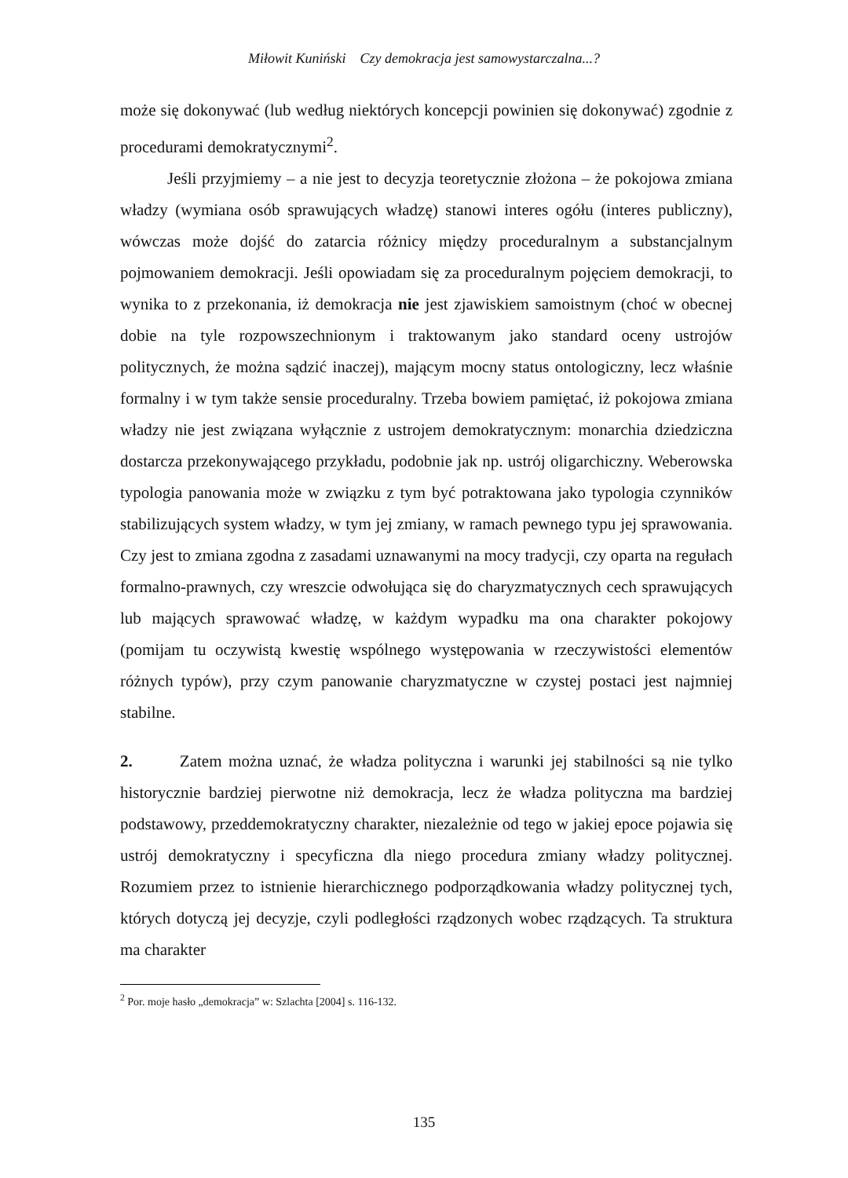Miłowit Kuniński Czy demokracja jest samowystarczalna...?
może się dokonywać (lub według niektórych koncepcji powinien się dokonywać) zgodnie z procedurami demokratycznymi<sup>2</sup>.
Jeśli przyjmiemy – a nie jest to decyzja teoretycznie złożona – że pokojowa zmiana władzy (wymiana osób sprawujących władzę) stanowi interes ogółu (interes publiczny), wówczas może dojść do zatarcia różnicy między proceduralnym a substancjalnym pojmowaniem demokracji. Jeśli opowiadam się za proceduralnym pojęciem demokracji, to wynika to z przekonania, iż demokracja nie jest zjawiskiem samoistnym (choć w obecnej dobie na tyle rozpowszechnionym i traktowanym jako standard oceny ustrojów politycznych, że można sądzić inaczej), mającym mocny status ontologiczny, lecz właśnie formalny i w tym także sensie proceduralny. Trzeba bowiem pamiętać, iż pokojowa zmiana władzy nie jest związana wyłącznie z ustrojem demokratycznym: monarchia dziedziczna dostarcza przekonywającego przykładu, podobnie jak np. ustrój oligarchiczny. Weberowska typologia panowania może w związku z tym być potraktowana jako typologia czynników stabilizujących system władzy, w tym jej zmiany, w ramach pewnego typu jej sprawowania. Czy jest to zmiana zgodna z zasadami uznawanymi na mocy tradycji, czy oparta na regułach formalno-prawnych, czy wreszcie odwołująca się do charyzmatycznych cech sprawujących lub mających sprawować władzę, w każdym wypadku ma ona charakter pokojowy (pomijam tu oczywistą kwestię wspólnego występowania w rzeczywistości elementów różnych typów), przy czym panowanie charyzmatyczne w czystej postaci jest najmniej stabilne.
2. Zatem można uznać, że władza polityczna i warunki jej stabilności są nie tylko historycznie bardziej pierwotne niż demokracja, lecz że władza polityczna ma bardziej podstawowy, przeddemokratyczny charakter, niezależnie od tego w jakiej epoce pojawia się ustrój demokratyczny i specyficzna dla niego procedura zmiany władzy politycznej. Rozumiem przez to istnienie hierarchicznego podporządkowania władzy politycznej tych, których dotyczą jej decyzje, czyli podległości rządzonych wobec rządzących. Ta struktura ma charakter
<sup>2</sup> Por. moje hasło „demokracja” w: Szlachta [2004] s. 116-132.
135